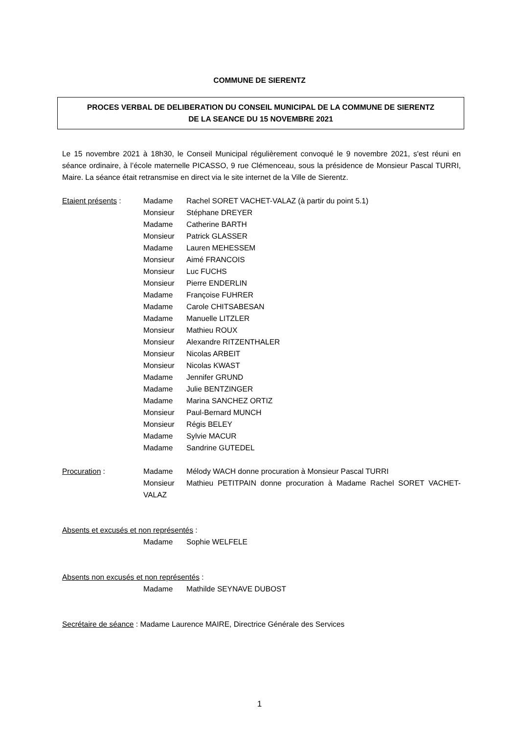COMMUNE DE SIERENTZ
PROCES VERBAL DE DELIBERATION DU CONSEIL MUNICIPAL DE LA COMMUNE DE SIERENTZ
DE LA SEANCE DU 15 NOVEMBRE 2021
Le 15 novembre 2021 à 18h30, le Conseil Municipal régulièrement convoqué le 9 novembre 2021, s'est réuni en séance ordinaire, à l’école maternelle PICASSO, 9 rue Clémenceau, sous la présidence de Monsieur Pascal TURRI, Maire. La séance était retransmise en direct via le site internet de la Ville de Sierentz.
Etaient présents :
Madame Rachel SORET VACHET-VALAZ (à partir du point 5.1)
Monsieur Stéphane DREYER
Madame Catherine BARTH
Monsieur Patrick GLASSER
Madame Lauren MEHESSEM
Monsieur Aimé FRANCOIS
Monsieur Luc FUCHS
Monsieur Pierre ENDERLIN
Madame Françoise FUHRER
Madame Carole CHITSABESAN
Madame Manuelle LITZLER
Monsieur Mathieu ROUX
Monsieur Alexandre RITZENTHALER
Monsieur Nicolas ARBEIT
Monsieur Nicolas KWAST
Madame Jennifer GRUND
Madame Julie BENTZINGER
Madame Marina SANCHEZ ORTIZ
Monsieur Paul-Bernard MUNCH
Monsieur Régis BELEY
Madame Sylvie MACUR
Madame Sandrine GUTEDEL
Procuration : Madame Mélody WACH donne procuration à Monsieur Pascal TURRI
Monsieur Mathieu PETITPAIN donne procuration à Madame Rachel SORET VACHET-VALAZ
Absents et excusés et non représentés :
Madame Sophie WELFELE
Absents non excusés et non représentés :
Madame Mathilde SEYNAVE DUBOST
Secrétaire de séance : Madame Laurence MAIRE, Directrice Générale des Services
1